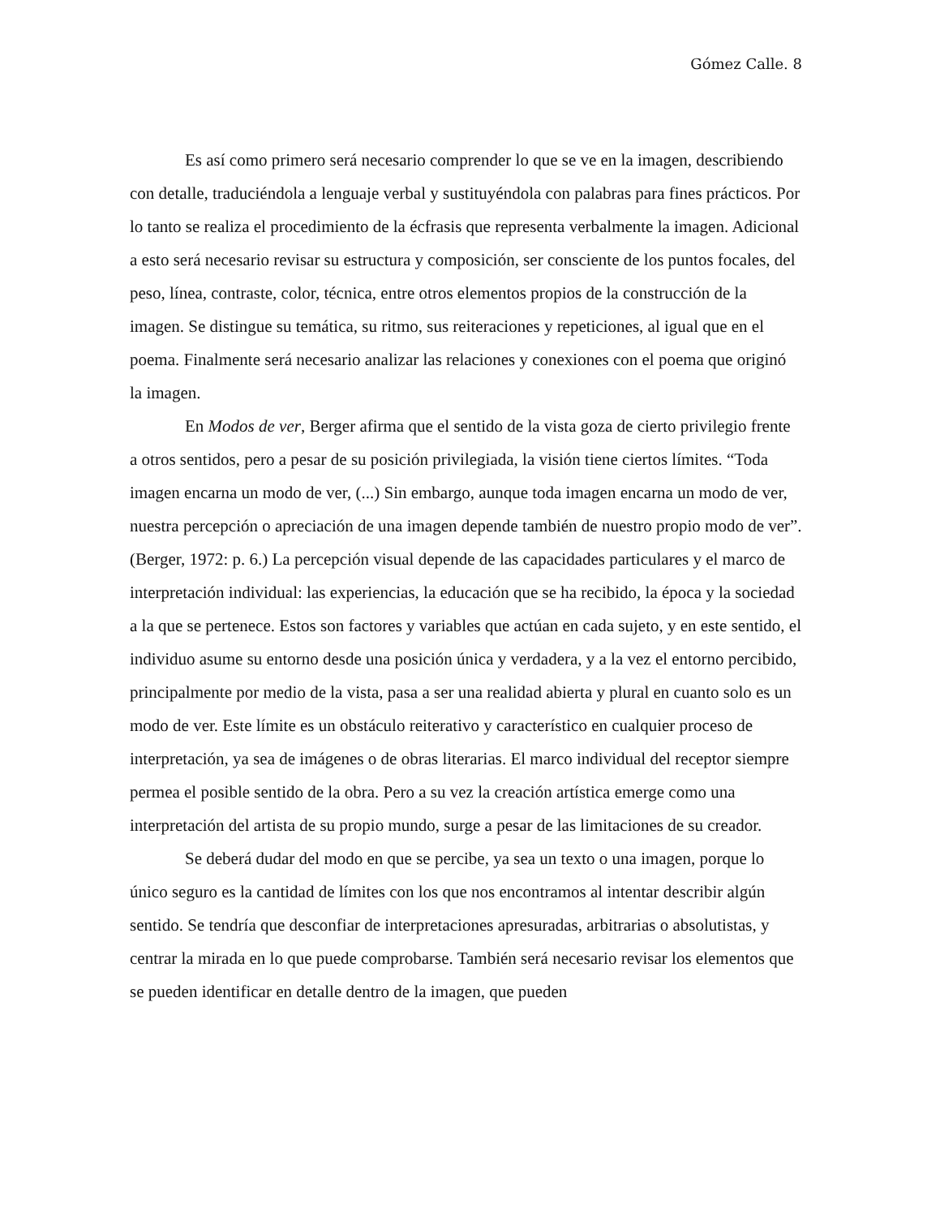Gómez Calle. 8
Es así como primero será necesario comprender lo que se ve en la imagen, describiendo con detalle, traduciéndola a lenguaje verbal y sustituyéndola con palabras para fines prácticos. Por lo tanto se realiza el procedimiento de la écfrasis que representa verbalmente la imagen. Adicional a esto será necesario revisar su estructura y composición, ser consciente de los puntos focales, del peso, línea, contraste, color, técnica, entre otros elementos propios de la construcción de la imagen. Se distingue su temática, su ritmo, sus reiteraciones y repeticiones, al igual que en el poema. Finalmente será necesario analizar las relaciones y conexiones con el poema que originó la imagen.
En Modos de ver, Berger afirma que el sentido de la vista goza de cierto privilegio frente a otros sentidos, pero a pesar de su posición privilegiada, la visión tiene ciertos límites. “Toda imagen encarna un modo de ver, (...) Sin embargo, aunque toda imagen encarna un modo de ver, nuestra percepción o apreciación de una imagen depende también de nuestro propio modo de ver”. (Berger, 1972: p. 6.) La percepción visual depende de las capacidades particulares y el marco de interpretación individual: las experiencias, la educación que se ha recibido, la época y la sociedad a la que se pertenece. Estos son factores y variables que actúan en cada sujeto, y en este sentido, el individuo asume su entorno desde una posición única y verdadera, y a la vez el entorno percibido, principalmente por medio de la vista, pasa a ser una realidad abierta y plural en cuanto solo es un modo de ver. Este límite es un obstáculo reiterativo y característico en cualquier proceso de interpretación, ya sea de imágenes o de obras literarias. El marco individual del receptor siempre permea el posible sentido de la obra. Pero a su vez la creación artística emerge como una interpretación del artista de su propio mundo, surge a pesar de las limitaciones de su creador.
Se deberá dudar del modo en que se percibe, ya sea un texto o una imagen, porque lo único seguro es la cantidad de límites con los que nos encontramos al intentar describir algún sentido. Se tendría que desconfiar de interpretaciones apresuradas, arbitrarias o absolutistas, y centrar la mirada en lo que puede comprobarse. También será necesario revisar los elementos que se pueden identificar en detalle dentro de la imagen, que pueden